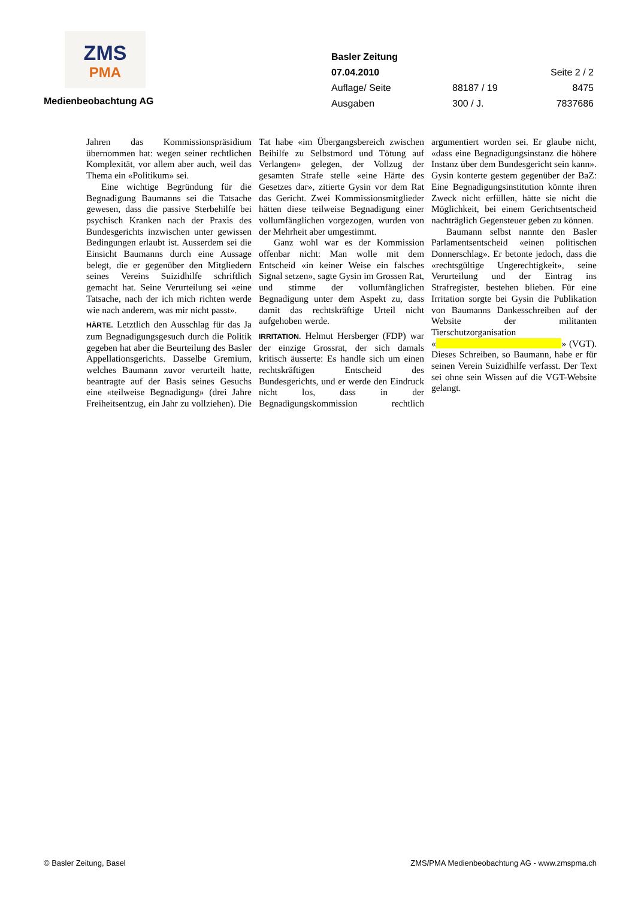ZMS
PMA
Medienbeobachtung AG
Basler Zeitung
07.04.2010 Seite 2 / 2
Auflage/ Seite 88187 / 19 8475
Ausgaben 300 / J. 7837686
Jahren das Kommissionspräsidium übernommen hat: wegen seiner rechtlichen Komplexität, vor allem aber auch, weil das Thema ein «Politikum» sei.
Eine wichtige Begründung für die Begnadigung Baumanns sei die Tatsache gewesen, dass die passive Sterbehilfe bei psychisch Kranken nach der Praxis des Bundesgerichts inzwischen unter gewissen Bedingungen erlaubt ist. Ausserdem sei die Einsicht Baumanns durch eine Aussage belegt, die er gegenüber den Mitgliedern seines Vereins Suizidhilfe schriftlich gemacht hat. Seine Verurteilung sei «eine Tatsache, nach der ich mich richten werde wie nach anderem, was mir nicht passt».
HÄRTE. Letztlich den Ausschlag für das Ja zum Begnadigungsgesuch durch die Politik gegeben hat aber die Beurteilung des Basler Appellationsgerichts. Dasselbe Gremium, welches Baumann zuvor verurteilt hatte, beantragte auf der Basis seines Gesuchs eine «teilweise Begnadigung» (drei Jahre Freiheitsentzug, ein Jahr zu vollziehen). Die Tat habe «im Übergangsbereich zwischen Beihilfe zu Selbstmord und Tötung auf Verlangen» gelegen, der Vollzug der gesamten Strafe stelle «eine Härte des Gesetzes dar», zitierte Gysin vor dem Rat das Gericht. Zwei Kommissionsmitglieder hätten diese teilweise Begnadigung einer vollumfänglichen vorgezogen, wurden von der Mehrheit aber umgestimmt.
Ganz wohl war es der Kommission offenbar nicht: Man wolle mit dem Entscheid «in keiner Weise ein falsches Signal setzen», sagte Gysin im Grossen Rat, und stimme der vollumfänglichen Begnadigung unter dem Aspekt zu, dass damit das rechtskräftige Urteil nicht aufgehoben werde.
IRRITATION. Helmut Hersberger (FDP) war der einzige Grossrat, der sich damals kritisch äusserte: Es handle sich um einen rechtskräftigen Entscheid des Bundesgerichts, und er werde den Eindruck nicht los, dass in der Begnadigungskommission rechtlich argumentiert worden sei. Er glaube nicht, «dass eine Begnadigungsinstanz die höhere Instanz über dem Bundesgericht sein kann». Gysin konterte gestern gegenüber der BaZ: Eine Begnadigungsinstitution könnte ihren Zweck nicht erfüllen, hätte sie nicht die Möglichkeit, bei einem Gerichtsentscheid nachträglich Gegensteuer geben zu können.
Baumann selbst nannte den Basler Parlamentsentscheid «einen politischen Donnerschlag». Er betonte jedoch, dass die «rechtsgültige Ungerechtigkeit», seine Verurteilung und der Eintrag ins Strafregister, bestehen blieben. Für eine Irritation sorgte bei Gysin die Publikation von Baumanns Dankesschreiben auf der Website der militanten Tierschutzorganisation « » (VGT). Dieses Schreiben, so Baumann, habe er für seinen Verein Suizidhilfe verfasst. Der Text sei ohne sein Wissen auf die VGT-Website gelangt.
© Basler Zeitung, Basel ZMS/PMA Medienbeobachtung AG - www.zmspma.ch